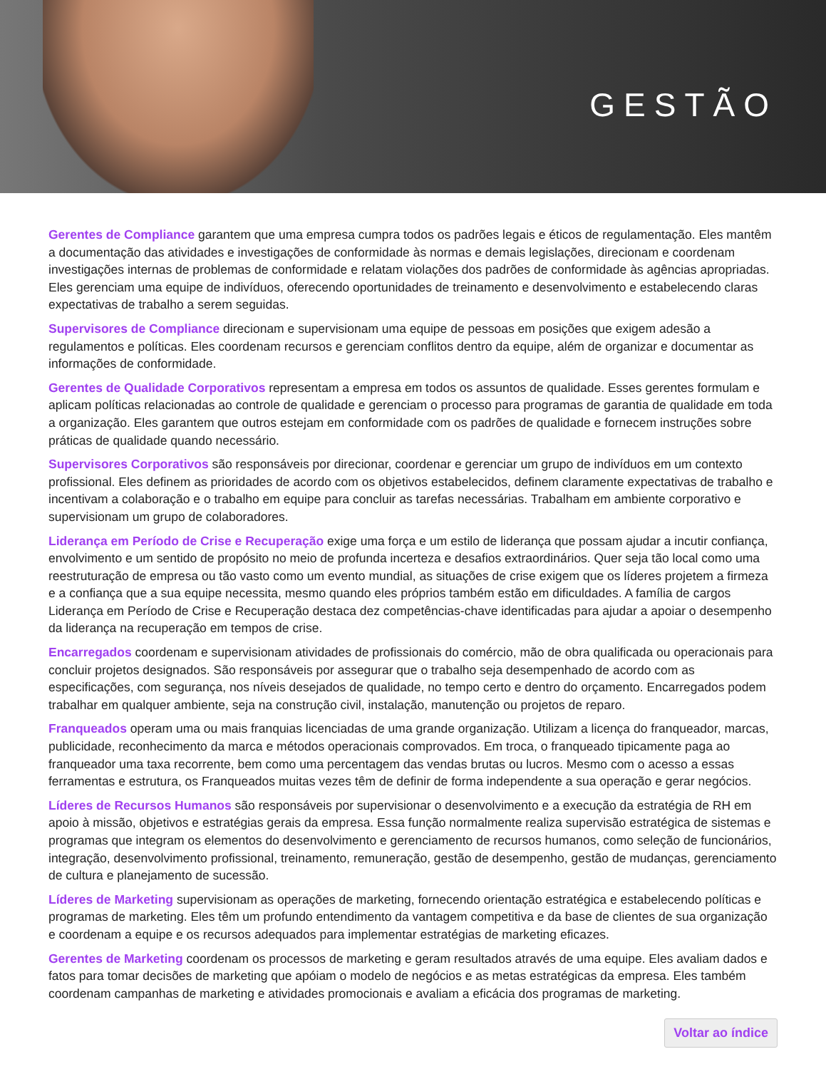GESTÃO
Gerentes de Compliance garantem que uma empresa cumpra todos os padrões legais e éticos de regulamentação. Eles mantêm a documentação das atividades e investigações de conformidade às normas e demais legislações, direcionam e coordenam investigações internas de problemas de conformidade e relatam violações dos padrões de conformidade às agências apropriadas. Eles gerenciam uma equipe de indivíduos, oferecendo oportunidades de treinamento e desenvolvimento e estabelecendo claras expectativas de trabalho a serem seguidas.
Supervisores de Compliance direcionam e supervisionam uma equipe de pessoas em posições que exigem adesão a regulamentos e políticas. Eles coordenam recursos e gerenciam conflitos dentro da equipe, além de organizar e documentar as informações de conformidade.
Gerentes de Qualidade Corporativos representam a empresa em todos os assuntos de qualidade. Esses gerentes formulam e aplicam políticas relacionadas ao controle de qualidade e gerenciam o processo para programas de garantia de qualidade em toda a organização. Eles garantem que outros estejam em conformidade com os padrões de qualidade e fornecem instruções sobre práticas de qualidade quando necessário.
Supervisores Corporativos são responsáveis por direcionar, coordenar e gerenciar um grupo de indivíduos em um contexto profissional. Eles definem as prioridades de acordo com os objetivos estabelecidos, definem claramente expectativas de trabalho e incentivam a colaboração e o trabalho em equipe para concluir as tarefas necessárias. Trabalham em ambiente corporativo e supervisionam um grupo de colaboradores.
Liderança em Período de Crise e Recuperação exige uma força e um estilo de liderança que possam ajudar a incutir confiança, envolvimento e um sentido de propósito no meio de profunda incerteza e desafios extraordinários. Quer seja tão local como uma reestruturação de empresa ou tão vasto como um evento mundial, as situações de crise exigem que os líderes projetem a firmeza e a confiança que a sua equipe necessita, mesmo quando eles próprios também estão em dificuldades. A família de cargos Liderança em Período de Crise e Recuperação destaca dez competências-chave identificadas para ajudar a apoiar o desempenho da liderança na recuperação em tempos de crise.
Encarregados coordenam e supervisionam atividades de profissionais do comércio, mão de obra qualificada ou operacionais para concluir projetos designados. São responsáveis por assegurar que o trabalho seja desempenhado de acordo com as especificações, com segurança, nos níveis desejados de qualidade, no tempo certo e dentro do orçamento. Encarregados podem trabalhar em qualquer ambiente, seja na construção civil, instalação, manutenção ou projetos de reparo.
Franqueados operam uma ou mais franquias licenciadas de uma grande organização. Utilizam a licença do franqueador, marcas, publicidade, reconhecimento da marca e métodos operacionais comprovados. Em troca, o franqueado tipicamente paga ao franqueador uma taxa recorrente, bem como uma percentagem das vendas brutas ou lucros. Mesmo com o acesso a essas ferramentas e estrutura, os Franqueados muitas vezes têm de definir de forma independente a sua operação e gerar negócios.
Líderes de Recursos Humanos são responsáveis por supervisionar o desenvolvimento e a execução da estratégia de RH em apoio à missão, objetivos e estratégias gerais da empresa. Essa função normalmente realiza supervisão estratégica de sistemas e programas que integram os elementos do desenvolvimento e gerenciamento de recursos humanos, como seleção de funcionários, integração, desenvolvimento profissional, treinamento, remuneração, gestão de desempenho, gestão de mudanças, gerenciamento de cultura e planejamento de sucessão.
Líderes de Marketing supervisionam as operações de marketing, fornecendo orientação estratégica e estabelecendo políticas e programas de marketing. Eles têm um profundo entendimento da vantagem competitiva e da base de clientes de sua organização e coordenam a equipe e os recursos adequados para implementar estratégias de marketing eficazes.
Gerentes de Marketing coordenam os processos de marketing e geram resultados através de uma equipe. Eles avaliam dados e fatos para tomar decisões de marketing que apóiam o modelo de negócios e as metas estratégicas da empresa. Eles também coordenam campanhas de marketing e atividades promocionais e avaliam a eficácia dos programas de marketing.
Voltar ao índice